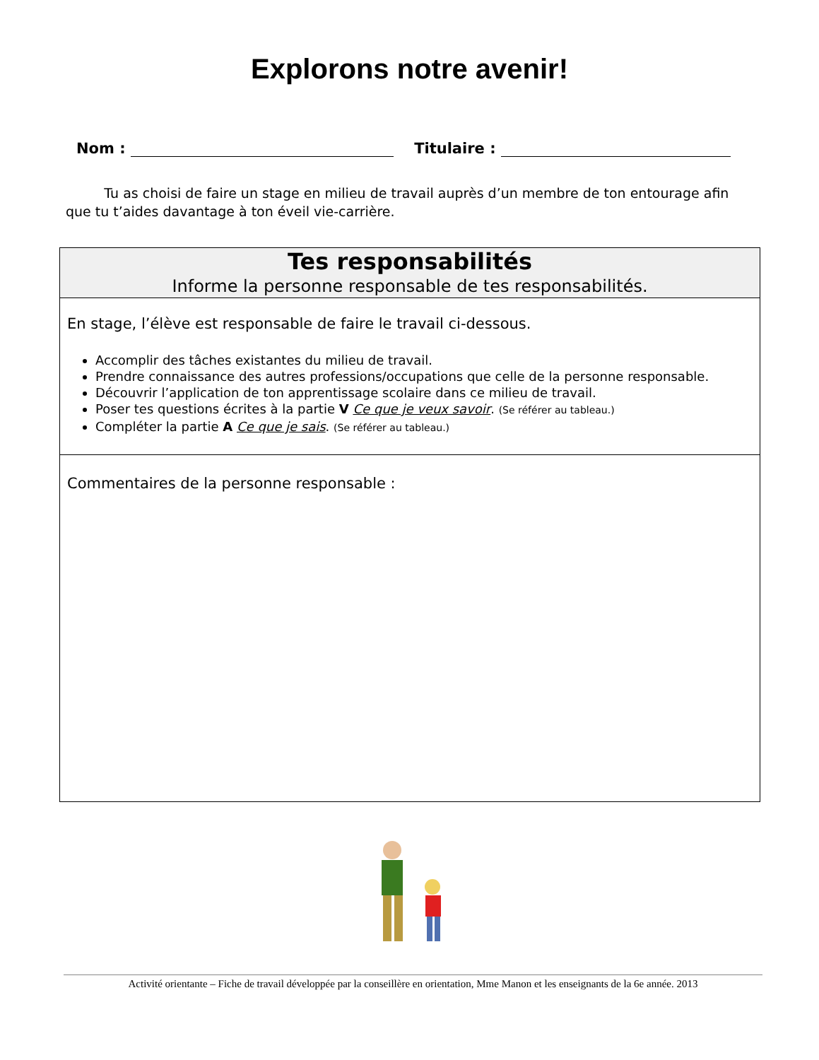Explorons notre avenir!
Nom : Titulaire :
Tu as choisi de faire un stage en milieu de travail auprès d’un membre de ton entourage afin que tu t’aides davantage à ton éveil vie-carrière.
| Tes responsabilités Informe la personne responsable de tes responsabilités. |
| --- |
| En stage, l’élève est responsable de faire le travail ci-dessous. Accomplir des tâches existantes du milieu de travail. Prendre connaissance des autres professions/occupations que celle de la personne responsable. Découvrir l’application de ton apprentissage scolaire dans ce milieu de travail. Poser tes questions écrites à la partie V Ce que je veux savoir . (Se référer au tableau.) Compléter la partie A Ce que je sais . (Se référer au tableau.) |
| Commentaires de la personne responsable : |
Activité orientante – Fiche de travail développée par la conseillère en orientation, Mme Manon et les enseignants de la 6e année. 2013